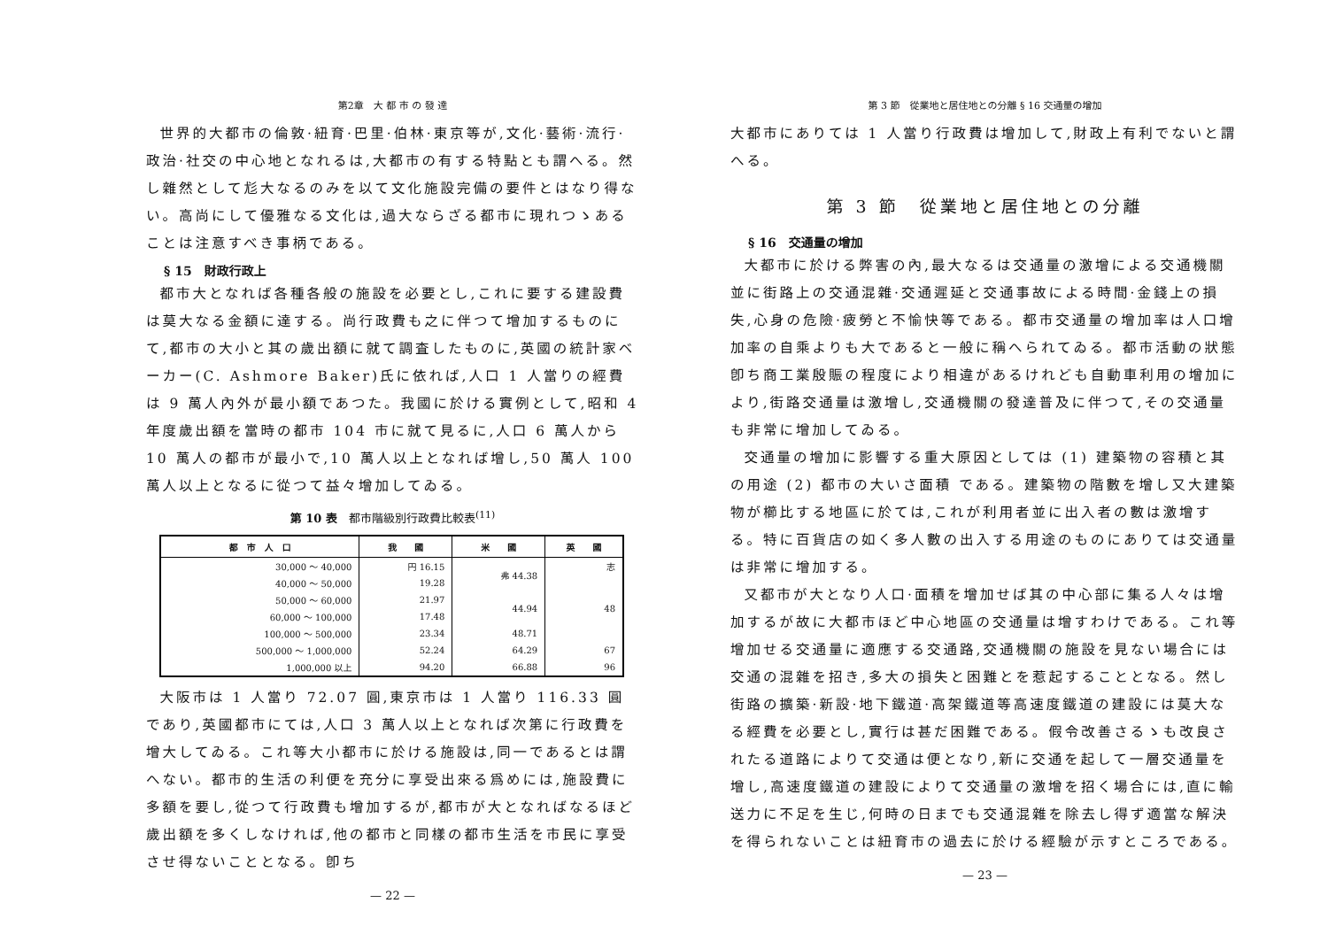第2章　大 都 市 の 發 達
世界的大都市の倫敦·紐育·巴里·伯林·東京等が,文化·藝術·流行·政治·社交の中心地となれるは,大都市の有する特點とも謂へる。然し雜然として尨大なるのみを以て文化施設完備の要件とはなり得ない。高尚にして優雅なる文化は,過大ならざる都市に現れつゝあることは注意すべき事柄である。
§ 15　財政行政上
都市大となれば各種各般の施設を必要とし,これに要する建設費は莫大なる金額に達する。尚行政費も之に伴つて增加するものにて,都市の大小と其の歲出額に就て調査したものに,英國の統計家ベーカー(C. Ashmore Baker)氏に依れば,人口 1 人當りの經費は 9 萬人內外が最小額であつた。我國に於ける實例として,昭和 4 年度歲出額を當時の都市 104 市に就て見るに,人口 6 萬人から 10 萬人の都市が最小で,10 萬人以上となれば增し,50 萬人 100 萬人以上となるに從つて益々增加してゐる。
第 10 表　都市階級別行政費比較表<sup>(11)</sup>
| 都 市 人 口 | 我 國 | 米 國 | 英 國 |
| --- | --- | --- | --- |
| 30,000 ～ 40,000 | 円 16.15 | 弗 44.38 | 志 |
| 40,000 ～ 50,000 | 19.28 | | 48 |
| 50,000 ～ 60,000 | 21.97 | 44.94 | |
| 60,000 ～ 100,000 | 17.48 | | |
| 100,000 ～ 500,000 | 23.34 | 48.71 | |
| 500,000 ～ 1,000,000 | 52.24 | 64.29 | 67 |
| 1,000,000 以上 | 94.20 | 66.88 | 96 |
大阪市は 1 人當り 72.07 圓,東京市は 1 人當り 116.33 圓であり,英國都市にては,人口 3 萬人以上となれば次第に行政費を增大してゐる。これ等大小都市に於ける施設は,同一であるとは謂へない。都市的生活の利便を充分に享受出來る爲めには,施設費に多額を要し,從つて行政費も增加するが,都市が大となればなるほど歲出額を多くしなければ,他の都市と同樣の都市生活を市民に享受させ得ないこととなる。卽ち
— 22 —
第 3 節　從業地と居住地との分離 § 16 交通量の增加
大都市にありては 1 人當り行政費は增加して,財政上有利でないと謂へる。
第 3 節　從業地と居住地との分離
§ 16　交通量の增加
大都市に於ける弊害の內,最大なるは交通量の激增による交通機關並に街路上の交通混雜·交通遲延と交通事故による時間·金錢上の損失,心身の危險·疲勞と不愉快等である。都市交通量の增加率は人口增加率の自乘よりも大であると一般に稱へられてゐる。都市活動の狀態卽ち商工業殷賑の程度により相違があるけれども自動車利用の增加により,街路交通量は激增し,交通機關の發達普及に伴つて,その交通量も非常に增加してゐる。
交通量の增加に影響する重大原因としては (1) 建築物の容積と其の用途 (2) 都市の大いさ面積 である。建築物の階數を增し又大建築物が櫛比する地區に於ては,これが利用者並に出入者の數は激增する。特に百貨店の如く多人數の出入する用途のものにありては交通量は非常に增加する。
又都市が大となり人口·面積を增加せば其の中心部に集る人々は增加するが故に大都市ほど中心地區の交通量は增すわけである。これ等增加せる交通量に適應する交通路,交通機關の施設を見ない場合には交通の混雜を招き,多大の損失と困難とを惹起することとなる。然し街路の擴築·新設·地下鐵道·高架鐵道等高速度鐵道の建設には莫大なる經費を必要とし,實行は甚だ困難である。假令改善さるゝも改良されたる道路によりて交通は便となり,新に交通を起して一層交通量を增し,高速度鐵道の建設によりて交通量の激增を招く場合には,直に輸送力に不足を生じ,何時の日までも交通混雜を除去し得ず適當な解決を得られないことは紐育市の過去に於ける經驗が示すところである。
— 23 —